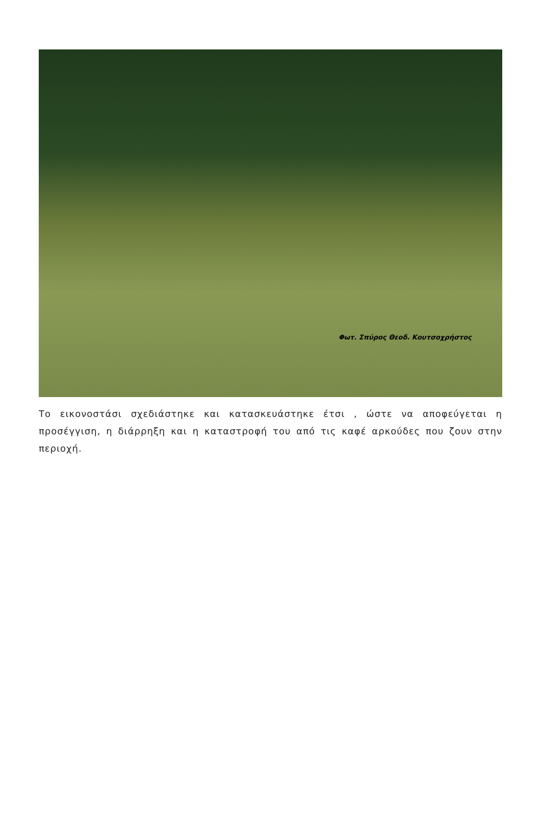Φωτ. Σπύρος Θεοδ. Κουτσοχρήστος
Το εικονοστάσι σχεδιάστηκε και κατασκευάστηκε έτσι , ώστε να αποφεύγεται η προσέγγιση, η διάρρηξη και η καταστροφή του από τις καφέ αρκούδες που ζουν στην περιοχή.